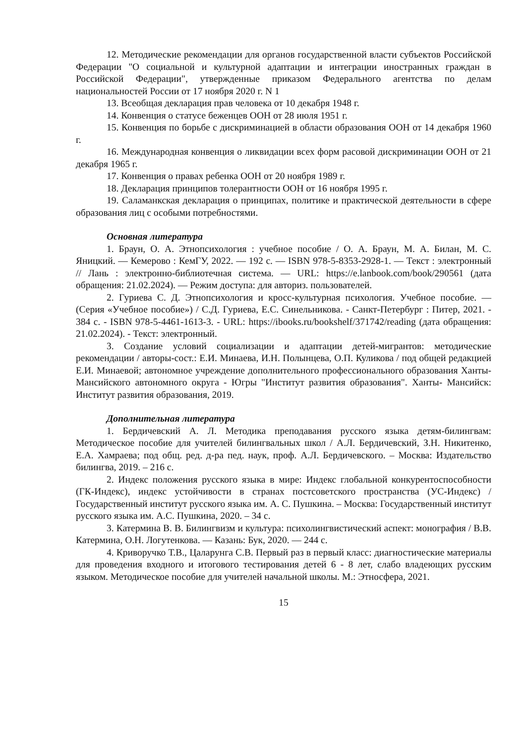12. Методические рекомендации для органов государственной власти субъектов Российской Федерации "О социальной и культурной адаптации и интеграции иностранных граждан в Российской Федерации", утвержденные приказом Федерального агентства по делам национальностей России от 17 ноября 2020 г. N 1
13. Всеобщая декларация прав человека от 10 декабря 1948 г.
14. Конвенция о статусе беженцев ООН от 28 июля 1951 г.
15. Конвенция по борьбе с дискриминацией в области образования ООН от 14 декабря 1960 г.
16. Международная конвенция о ликвидации всех форм расовой дискриминации ООН от 21 декабря 1965 г.
17. Конвенция о правах ребенка ООН от 20 ноября 1989 г.
18. Декларация принципов толерантности ООН от 16 ноября 1995 г.
19. Саламанкская декларация о принципах, политике и практической деятельности в сфере образования лиц с особыми потребностями.
Основная литература
1. Браун, О. А. Этнопсихология : учебное пособие / О. А. Браун, М. А. Билан, М. С. Яницкий. — Кемерово : КемГУ, 2022. — 192 с. — ISBN 978-5-8353-2928-1. — Текст : электронный // Лань : электронно-библиотечная система. — URL: https://e.lanbook.com/book/290561 (дата обращения: 21.02.2024). — Режим доступа: для авториз. пользователей.
2. Гуриева С. Д. Этнопсихология и кросс-культурная психология. Учебное пособие. — (Серия «Учебное пособие») / С.Д. Гуриева, Е.С. Синельникова. - Санкт-Петербург : Питер, 2021. - 384 с. - ISBN 978-5-4461-1613-3. - URL: https://ibooks.ru/bookshelf/371742/reading (дата обращения: 21.02.2024). - Текст: электронный.
3. Создание условий социализации и адаптации детей-мигрантов: методические рекомендации / авторы-сост.: Е.И. Минаева, И.Н. Полынцева, О.П. Куликова / под общей редакцией Е.И. Минаевой; автономное учреждение дополнительного профессионального образования Ханты-Мансийского автономного округа - Югры "Институт развития образования". Ханты- Мансийск: Институт развития образования, 2019.
Дополнительная литература
1. Бердичевский А. Л. Методика преподавания русского языка детям-билингвам: Методическое пособие для учителей билингвальных школ / А.Л. Бердичевский, З.Н. Никитенко, Е.А. Хамраева; под общ. ред. д-ра пед. наук, проф. А.Л. Бердичевского. – Москва: Издательство билингва, 2019. – 216 с.
2. Индекс положения русского языка в мире: Индекс глобальной конкурентоспособности (ГК-Индекс), индекс устойчивости в странах постсоветского пространства (УС-Индекс) / Государственный институт русского языка им. А. С. Пушкина. – Москва: Государственный институт русского языка им. А.С. Пушкина, 2020. – 34 с.
3. Катермина В. В. Билингвизм и культура: психолингвистический аспект: монография / В.В. Катермина, О.Н. Логутенкова. — Казань: Бук, 2020. — 244 с.
4. Криворучко Т.В., Цаларунга С.В. Первый раз в первый класс: диагностические материалы для проведения входного и итогового тестирования детей 6 - 8 лет, слабо владеющих русским языком. Методическое пособие для учителей начальной школы. М.: Этносфера, 2021.
15